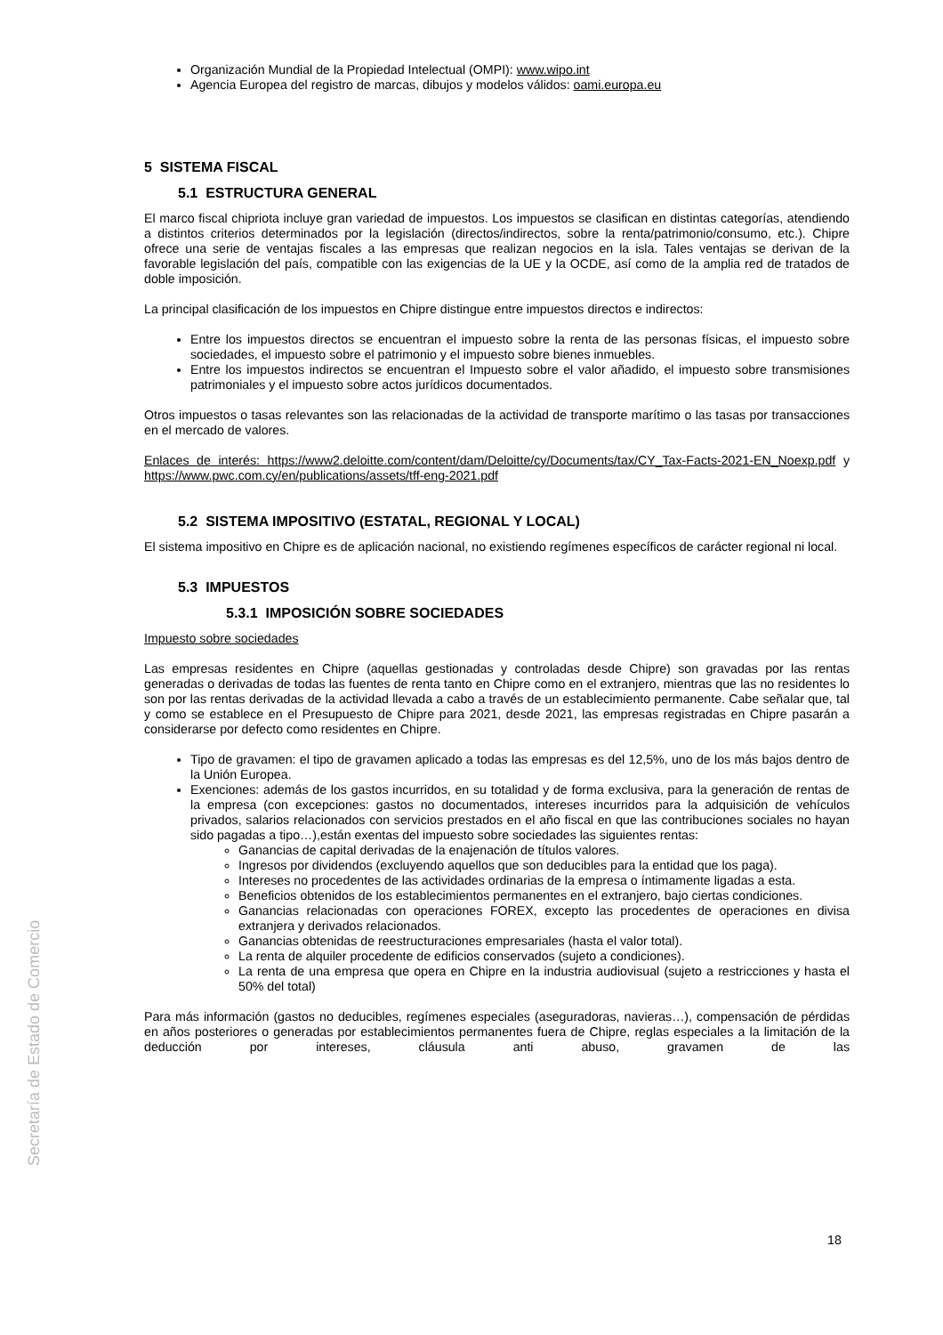Organización Mundial de la Propiedad Intelectual (OMPI): www.wipo.int
Agencia Europea del registro de marcas, dibujos y modelos válidos: oami.europa.eu
5 SISTEMA FISCAL
5.1 ESTRUCTURA GENERAL
El marco fiscal chipriota incluye gran variedad de impuestos. Los impuestos se clasifican en distintas categorías, atendiendo a distintos criterios determinados por la legislación (directos/indirectos, sobre la renta/patrimonio/consumo, etc.). Chipre ofrece una serie de ventajas fiscales a las empresas que realizan negocios en la isla. Tales ventajas se derivan de la favorable legislación del país, compatible con las exigencias de la UE y la OCDE, así como de la amplia red de tratados de doble imposición.
La principal clasificación de los impuestos en Chipre distingue entre impuestos directos e indirectos:
Entre los impuestos directos se encuentran el impuesto sobre la renta de las personas físicas, el impuesto sobre sociedades, el impuesto sobre el patrimonio y el impuesto sobre bienes inmuebles.
Entre los impuestos indirectos se encuentran el Impuesto sobre el valor añadido, el impuesto sobre transmisiones patrimoniales y el impuesto sobre actos jurídicos documentados.
Otros impuestos o tasas relevantes son las relacionadas de la actividad de transporte marítimo o las tasas por transacciones en el mercado de valores.
Enlaces de interés: https://www2.deloitte.com/content/dam/Deloitte/cy/Documents/tax/CY_Tax-Facts-2021-EN_Noexp.pdf y https://www.pwc.com.cy/en/publications/assets/tff-eng-2021.pdf
5.2 SISTEMA IMPOSITIVO (ESTATAL, REGIONAL Y LOCAL)
El sistema impositivo en Chipre es de aplicación nacional, no existiendo regímenes específicos de carácter regional ni local.
5.3 IMPUESTOS
5.3.1 IMPOSICIÓN SOBRE SOCIEDADES
Impuesto sobre sociedades
Las empresas residentes en Chipre (aquellas gestionadas y controladas desde Chipre) son gravadas por las rentas generadas o derivadas de todas las fuentes de renta tanto en Chipre como en el extranjero, mientras que las no residentes lo son por las rentas derivadas de la actividad llevada a cabo a través de un establecimiento permanente. Cabe señalar que, tal y como se establece en el Presupuesto de Chipre para 2021, desde 2021, las empresas registradas en Chipre pasarán a considerarse por defecto como residentes en Chipre.
Tipo de gravamen: el tipo de gravamen aplicado a todas las empresas es del 12,5%, uno de los más bajos dentro de la Unión Europea.
Exenciones: además de los gastos incurridos, en su totalidad y de forma exclusiva, para la generación de rentas de la empresa (con excepciones: gastos no documentados, intereses incurridos para la adquisición de vehículos privados, salarios relacionados con servicios prestados en el año fiscal en que las contribuciones sociales no hayan sido pagadas a tipo…),están exentas del impuesto sobre sociedades las siguientes rentas:
Ganancias de capital derivadas de la enajenación de títulos valores.
Ingresos por dividendos (excluyendo aquellos que son deducibles para la entidad que los paga).
Intereses no procedentes de las actividades ordinarias de la empresa o íntimamente ligadas a esta.
Beneficios obtenidos de los establecimientos permanentes en el extranjero, bajo ciertas condiciones.
Ganancias relacionadas con operaciones FOREX, excepto las procedentes de operaciones en divisa extranjera y derivados relacionados.
Ganancias obtenidas de reestructuraciones empresariales (hasta el valor total).
La renta de alquiler procedente de edificios conservados (sujeto a condiciones).
La renta de una empresa que opera en Chipre en la industria audiovisual (sujeto a restricciones y hasta el 50% del total)
Para más información (gastos no deducibles, regímenes especiales (aseguradoras, navieras…), compensación de pérdidas en años posteriores o generadas por establecimientos permanentes fuera de Chipre, reglas especiales a la limitación de la deducción por intereses, cláusula anti abuso, gravamen de las
Secretaría de Estado de Comercio
18